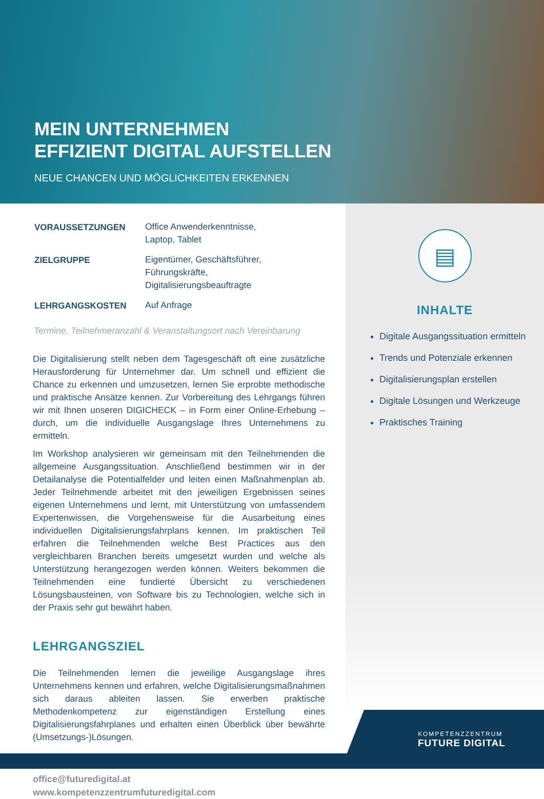MEIN UNTERNEHMEN
EFFIZIENT DIGITAL AUFSTELLEN
NEUE CHANCEN UND MÖGLICHKEITEN ERKENNEN
| VORAUSSETZUNGEN | Office Anwenderkenntnisse, Laptop, Tablet |
| ZIELGRUPPE | Eigentümer, Geschäftsführer, Führungskräfte, Digitalisierungsbeauftragte |
| LEHRGANGSKOSTEN | Auf Anfrage |
Termine, Teilnehmeranzahl & Veranstaltungsort nach Vereinbarung
Die Digitalisierung stellt neben dem Tagesgeschäft oft eine zusätzliche Herausforderung für Unternehmer dar. Um schnell und effizient die Chance zu erkennen und umzusetzen, lernen Sie erprobte methodische und praktische Ansätze kennen. Zur Vorbereitung des Lehrgangs führen wir mit Ihnen unseren DIGICHECK – in Form einer Online-Erhebung – durch, um die individuelle Ausgangslage Ihres Unternehmens zu ermitteln.
Im Workshop analysieren wir gemeinsam mit den Teilnehmenden die allgemeine Ausgangssituation. Anschließend bestimmen wir in der Detailanalyse die Potentialfelder und leiten einen Maßnahmenplan ab. Jeder Teilnehmende arbeitet mit den jeweiligen Ergebnissen seines eigenen Unternehmens und lernt, mit Unterstützung von umfassendem Expertenwissen, die Vorgehensweise für die Ausarbeitung eines individuellen Digitalisierungsfahrplans kennen. Im praktischen Teil erfahren die Teilnehmenden welche Best Practices aus den vergleichbaren Branchen bereits umgesetzt wurden und welche als Unterstützung herangezogen werden können. Weiters bekommen die Teilnehmenden eine fundierte Übersicht zu verschiedenen Lösungsbausteinen, von Software bis zu Technologien, welche sich in der Praxis sehr gut bewährt haben.
LEHRGANGSZIEL
Die Teilnehmenden lernen die jeweilige Ausgangslage ihres Unternehmens kennen und erfahren, welche Digitalisierungsmaßnahmen sich daraus ableiten lassen. Sie erwerben praktische Methodenkompetenz zur eigenständigen Erstellung eines Digitalisierungsfahrplanes und erhalten einen Überblick über bewährte (Umsetzungs-)Lösungen.
office@futuredigital.at
www.kompetenzzentrumfuturedigital.com
▤
INHALTE
Digitale Ausgangssituation ermitteln
Trends und Potenziale erkennen
Digitalisierungsplan erstellen
Digitale Lösungen und Werkzeuge
Praktisches Training
KOMPETENZZENTRUM
FUTURE DIGITAL